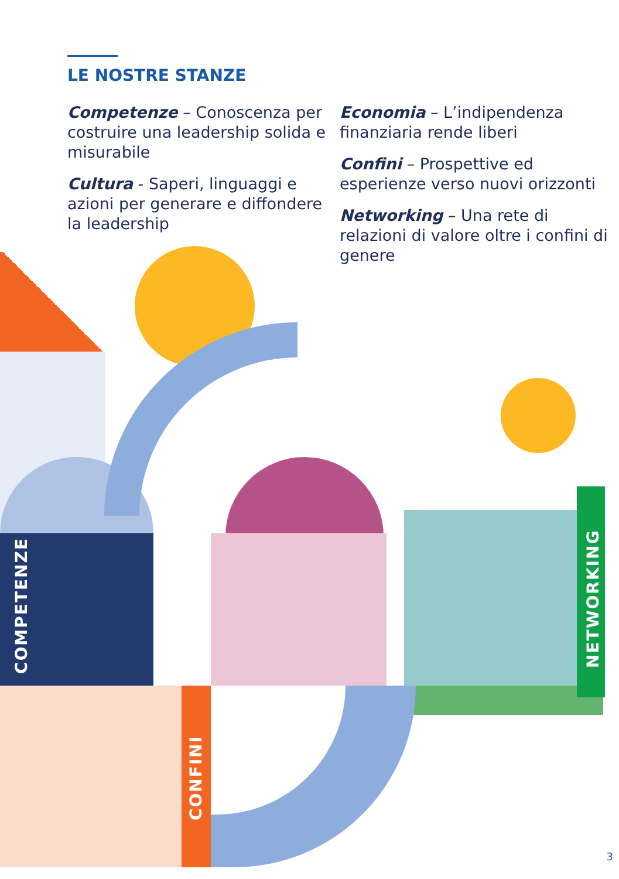LE NOSTRE STANZE
Competenze – Conoscenza per costruire una leadership solida e misurabile
Cultura - Saperi, linguaggi e azioni per generare e diffondere la leadership
Economia – L’indipendenza finanziaria rende liberi
Confini – Prospettive ed esperienze verso nuovi orizzonti
Networking – Una rete di relazioni di valore oltre i confini di genere
COMPETENZE NETWORKING
CONFINI
3